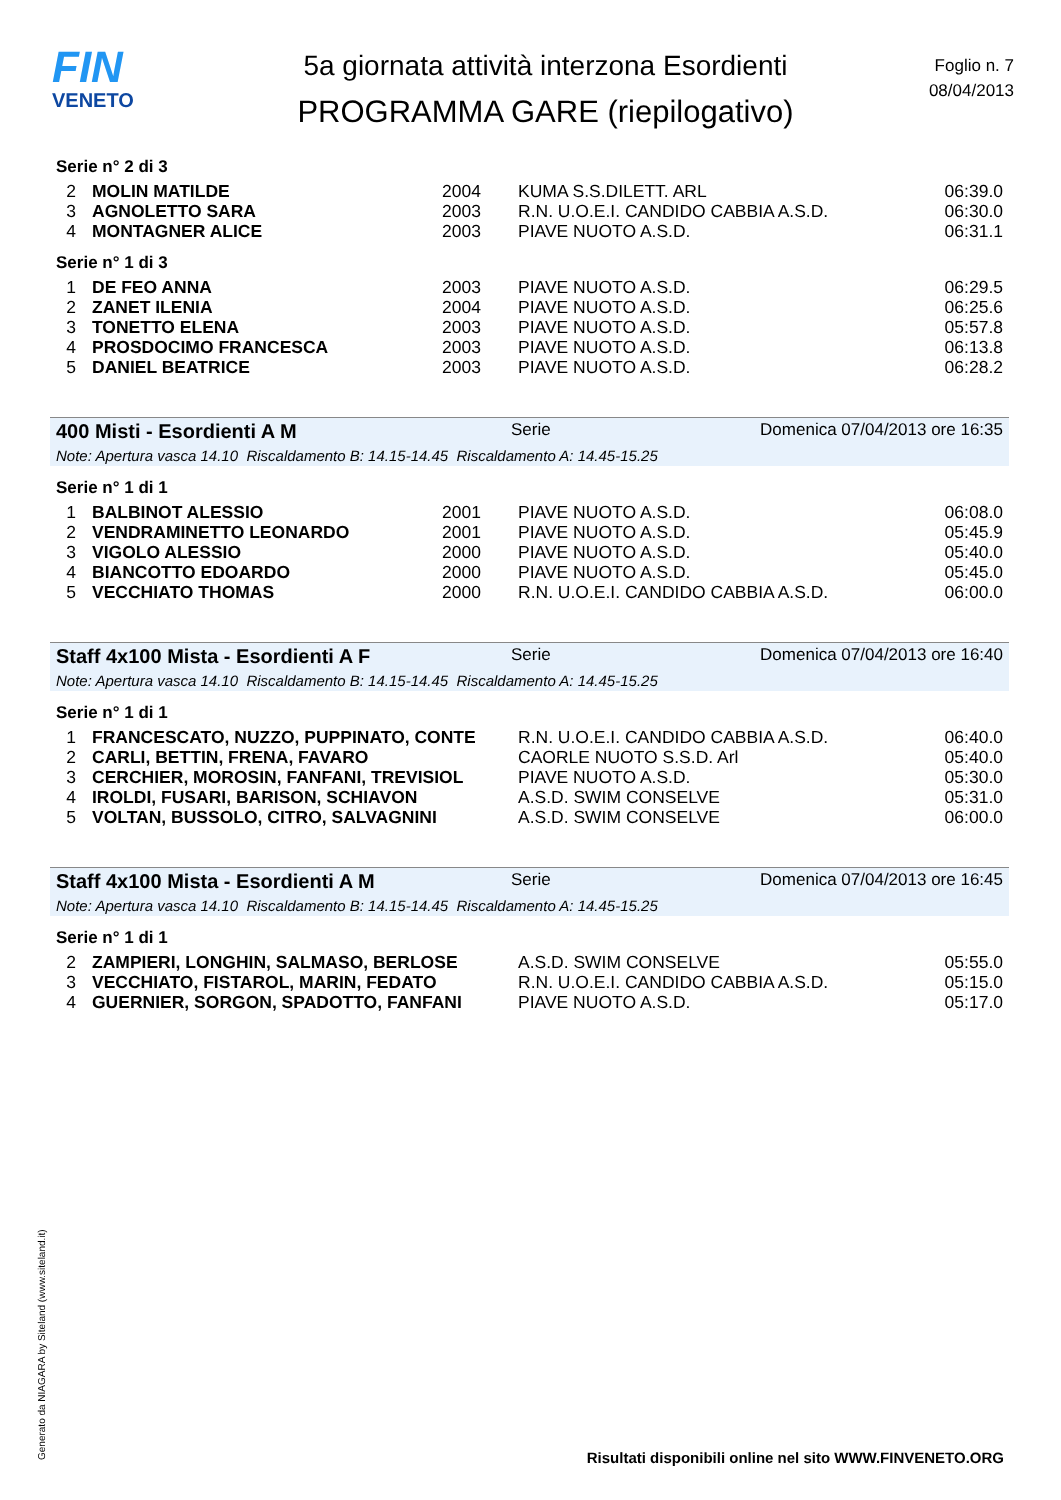FIN
VENETO
5a giornata attività interzona Esordienti
PROGRAMMA GARE (riepilogativo)
Foglio n. 7
08/04/2013
Serie n° 2 di 3
| 2 | MOLIN MATILDE | 2004 | KUMA S.S.DILETT. ARL | 06:39.0 |
| 3 | AGNOLETTO SARA | 2003 | R.N. U.O.E.I. CANDIDO CABBIA A.S.D. | 06:30.0 |
| 4 | MONTAGNER ALICE | 2003 | PIAVE NUOTO A.S.D. | 06:31.1 |
Serie n° 1 di 3
| 1 | DE FEO ANNA | 2003 | PIAVE NUOTO A.S.D. | 06:29.5 |
| 2 | ZANET ILENIA | 2004 | PIAVE NUOTO A.S.D. | 06:25.6 |
| 3 | TONETTO ELENA | 2003 | PIAVE NUOTO A.S.D. | 05:57.8 |
| 4 | PROSDOCIMO FRANCESCA | 2003 | PIAVE NUOTO A.S.D. | 06:13.8 |
| 5 | DANIEL BEATRICE | 2003 | PIAVE NUOTO A.S.D. | 06:28.2 |
400 Misti - Esordienti A M Serie Domenica 07/04/2013 ore 16:35
Note: Apertura vasca 14.10 Riscaldamento B: 14.15-14.45 Riscaldamento A: 14.45-15.25
Serie n° 1 di 1
| 1 | BALBINOT ALESSIO | 2001 | PIAVE NUOTO A.S.D. | 06:08.0 |
| 2 | VENDRAMINETTO LEONARDO | 2001 | PIAVE NUOTO A.S.D. | 05:45.9 |
| 3 | VIGOLO ALESSIO | 2000 | PIAVE NUOTO A.S.D. | 05:40.0 |
| 4 | BIANCOTTO EDOARDO | 2000 | PIAVE NUOTO A.S.D. | 05:45.0 |
| 5 | VECCHIATO THOMAS | 2000 | R.N. U.O.E.I. CANDIDO CABBIA A.S.D. | 06:00.0 |
Staff 4x100 Mista - Esordienti A F Serie Domenica 07/04/2013 ore 16:40
Note: Apertura vasca 14.10 Riscaldamento B: 14.15-14.45 Riscaldamento A: 14.45-15.25
Serie n° 1 di 1
| 1 | FRANCESCATO, NUZZO, PUPPINATO, CONTE | R.N. U.O.E.I. CANDIDO CABBIA A.S.D. | 06:40.0 |
| 2 | CARLI, BETTIN, FRENA, FAVARO | CAORLE NUOTO S.S.D. Arl | 05:40.0 |
| 3 | CERCHIER, MOROSIN, FANFANI, TREVISIOL | PIAVE NUOTO A.S.D. | 05:30.0 |
| 4 | IROLDI, FUSARI, BARISON, SCHIAVON | A.S.D. SWIM CONSELVE | 05:31.0 |
| 5 | VOLTAN, BUSSOLO, CITRO, SALVAGNINI | A.S.D. SWIM CONSELVE | 06:00.0 |
Staff 4x100 Mista - Esordienti A M Serie Domenica 07/04/2013 ore 16:45
Note: Apertura vasca 14.10 Riscaldamento B: 14.15-14.45 Riscaldamento A: 14.45-15.25
Serie n° 1 di 1
| 2 | ZAMPIERI, LONGHIN, SALMASO, BERLOSE | A.S.D. SWIM CONSELVE | 05:55.0 |
| 3 | VECCHIATO, FISTAROL, MARIN, FEDATO | R.N. U.O.E.I. CANDIDO CABBIA A.S.D. | 05:15.0 |
| 4 | GUERNIER, SORGON, SPADOTTO, FANFANI | PIAVE NUOTO A.S.D. | 05:17.0 |
Generato da NIAGARA by Siteland (www.siteland.it)
Risultati disponibili online nel sito WWW.FINVENETO.ORG